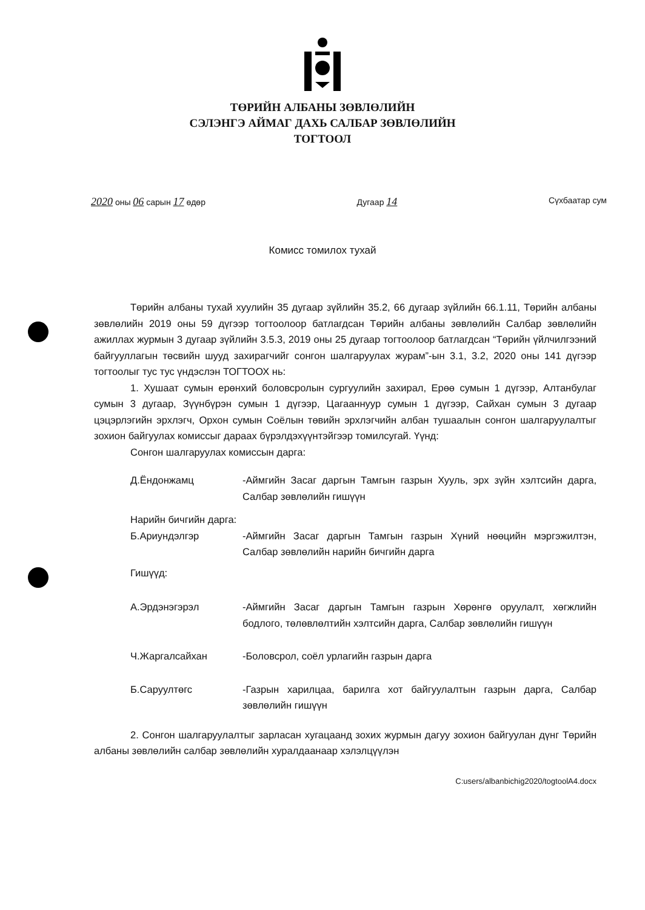ТӨРИЙН АЛБАНЫ ЗӨВЛӨЛИЙН
СЭЛЭНГЭ АЙМАГ ДАХЬ САЛБАР ЗӨВЛӨЛИЙН
ТОГТООЛ
2020 оны 06 сарын 17 өдөр Дугаар 14 Сүхбаатар сум
Комисс томилох тухай
Төрийн албаны тухай хуулийн 35 дугаар зүйлийн 35.2, 66 дугаар зүйлийн 66.1.11, Төрийн албаны зөвлөлийн 2019 оны 59 дүгээр тогтоолоор батлагдсан Төрийн албаны зөвлөлийн Салбар зөвлөлийн ажиллах журмын 3 дугаар зүйлийн 3.5.3, 2019 оны 25 дугаар тогтоолоор батлагдсан “Төрийн үйлчилгээний байгууллагын төсвийн шууд захирагчийг сонгон шалгаруулах журам”-ын 3.1, 3.2, 2020 оны 141 дүгээр тогтоолыг тус тус үндэслэн ТОГТООХ нь:
1. Хушаат сумын ерөнхий боловсролын сургуулийн захирал, Ерөө сумын 1 дүгээр, Алтанбулаг сумын 3 дугаар, Зүүнбүрэн сумын 1 дүгээр, Цагааннуур сумын 1 дүгээр, Сайхан сумын 3 дугаар цэцэрлэгийн эрхлэгч, Орхон сумын Соёлын төвийн эрхлэгчийн албан тушаалын сонгон шалгаруулалтыг зохион байгуулах комиссыг дараах бүрэлдэхүүнтэйгээр томилсугай. Үүнд:
Сонгон шалгаруулах комиссын дарга:
Д.Ёндонжамц -Аймгийн Засаг даргын Тамгын газрын Хууль, эрх зүйн хэлтсийн дарга, Салбар зөвлөлийн гишүүн
Нарийн бичгийн дарга:
Б.Ариундэлгэр -Аймгийн Засаг даргын Тамгын газрын Хүний нөөцийн мэргэжилтэн, Салбар зөвлөлийн нарийн бичгийн дарга
Гишүүд:
А.Эрдэнэгэрэл -Аймгийн Засаг даргын Тамгын газрын Хөрөнгө оруулалт, хөгжлийн бодлого, төлөвлөлтийн хэлтсийн дарга, Салбар зөвлөлийн гишүүн
Ч.Жаргалсайхан -Боловсрол, соёл урлагийн газрын дарга
Б.Саруултөгс -Газрын харилцаа, барилга хот байгуулалтын газрын дарга, Салбар зөвлөлийн гишүүн
2. Сонгон шалгаруулалтыг зарласан хугацаанд зохих журмын дагуу зохион байгуулан дүнг Төрийн албаны зөвлөлийн салбар зөвлөлийн хуралдаанаар хэлэлцүүлэн
C:users/albanbichig2020/togtoolA4.docx